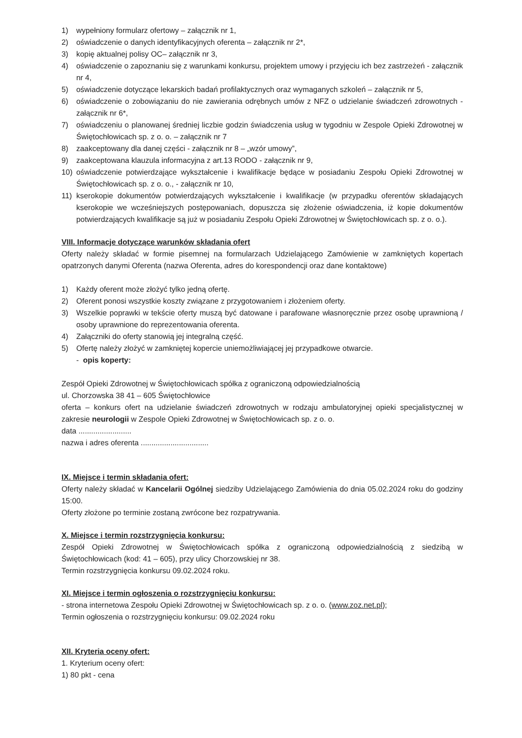1) wypełniony formularz ofertowy – załącznik nr 1,
2) oświadczenie o danych identyfikacyjnych oferenta – załącznik nr 2*,
3) kopię aktualnej polisy OC– załącznik nr 3,
4) oświadczenie o zapoznaniu się z warunkami konkursu, projektem umowy i przyjęciu ich bez zastrzeżeń - załącznik nr 4,
5) oświadczenie dotyczące lekarskich badań profilaktycznych oraz wymaganych szkoleń – załącznik nr 5,
6) oświadczenie o zobowiązaniu do nie zawierania odrębnych umów z NFZ o udzielanie świadczeń zdrowotnych - załącznik nr 6*,
7) oświadczeniu o planowanej średniej liczbie godzin świadczenia usług w tygodniu w Zespole Opieki Zdrowotnej w Świętochłowicach sp. z o. o. – załącznik nr 7
8) zaakceptowany dla danej części - załącznik nr 8 – „wzór umowy”,
9) zaakceptowana klauzula informacyjna z art.13 RODO - załącznik nr 9,
10) oświadczenie potwierdzające wykształcenie i kwalifikacje będące w posiadaniu Zespołu Opieki Zdrowotnej w Świętochłowicach sp. z o. o., - załącznik nr 10,
11) kserokopie dokumentów potwierdzających wykształcenie i kwalifikacje (w przypadku oferentów składających kserokopie we wcześniejszych postępowaniach, dopuszcza się złożenie oświadczenia, iż kopie dokumentów potwierdzających kwalifikacje są już w posiadaniu Zespołu Opieki Zdrowotnej w Świętochłowicach sp. z o. o.).
VIII. Informacje dotyczące warunków składania ofert
Oferty należy składać w formie pisemnej na formularzach Udzielającego Zamówienie w zamkniętych kopertach opatrzonych danymi Oferenta (nazwa Oferenta, adres do korespondencji oraz dane kontaktowe)
1) Każdy oferent może złożyć tylko jedną ofertę.
2) Oferent ponosi wszystkie koszty związane z przygotowaniem i złożeniem oferty.
3) Wszelkie poprawki w tekście oferty muszą być datowane i parafowane własnoręcznie przez osobę uprawnioną / osoby uprawnione do reprezentowania oferenta.
4) Załączniki do oferty stanowią jej integralną część.
5) Ofertę należy złożyć w zamkniętej kopercie uniemożliwiającej jej przypadkowe otwarcie.
- opis koperty:
Zespół Opieki Zdrowotnej w Świętochłowicach spółka z ograniczoną odpowiedzialnością
ul. Chorzowska 38 41 – 605 Świętochłowice
oferta – konkurs ofert na udzielanie świadczeń zdrowotnych w rodzaju ambulatoryjnej opieki specjalistycznej w zakresie neurologii w Zespole Opieki Zdrowotnej w Świętochłowicach sp. z o. o.
data .........................
nazwa i adres oferenta ................................
IX. Miejsce i termin składania ofert:
Oferty należy składać w Kancelarii Ogólnej siedziby Udzielającego Zamówienia do dnia 05.02.2024 roku do godziny 15:00.
Oferty złożone po terminie zostaną zwrócone bez rozpatrywania.
X. Miejsce i termin rozstrzygnięcia konkursu:
Zespół Opieki Zdrowotnej w Świętochłowicach spółka z ograniczoną odpowiedzialnością z siedzibą w Świętochłowicach (kod: 41 – 605), przy ulicy Chorzowskiej nr 38.
Termin rozstrzygnięcia konkursu 09.02.2024 roku.
XI. Miejsce i termin ogłoszenia o rozstrzygnięciu konkursu:
- strona internetowa Zespołu Opieki Zdrowotnej w Świętochłowicach sp. z o. o. (www.zoz.net.pl);
Termin ogłoszenia o rozstrzygnięciu konkursu: 09.02.2024 roku
XII. Kryteria oceny ofert:
1. Kryterium oceny ofert:
1) 80 pkt - cena